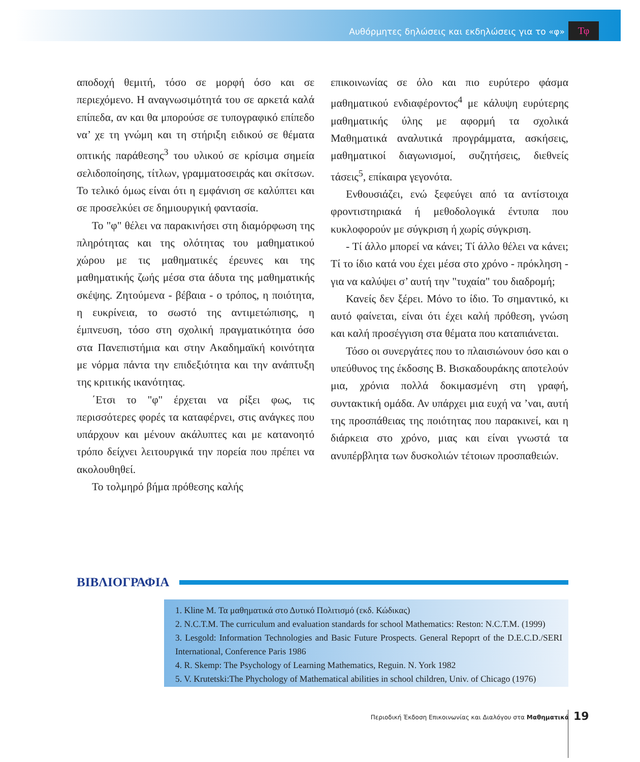Αυθόρμητες δηλώσεις και εκδηλώσεις για το «φ»
Τφ
αποδοχή θεμιτή, τόσο σε μορφή όσο και σε περιεχόμενο. Η αναγνωσιμότητά του σε αρκετά καλά επίπεδα, αν και θα μπορούσε σε τυπογραφικό επίπεδο να’ χε τη γνώμη και τη στήριξη ειδικού σε θέματα οπτικής παράθεσης<sup>3</sup> του υλικού σε κρίσιμα σημεία σελιδοποίησης, τίτλων, γραμματοσειράς και σκίτσων. Το τελικό όμως είναι ότι η εμφάνιση σε καλύπτει και σε προσελκύει σε δημιουργική φαντασία.
Το "φ" θέλει να παρακινήσει στη διαμόρφωση της πληρότητας και της ολότητας του μαθηματικού χώρου με τις μαθηματικές έρευνες και της μαθηματικής ζωής μέσα στα άδυτα της μαθηματικής σκέψης. Ζητούμενα - βέβαια - ο τρόπος, η ποιότητα, η ευκρίνεια, το σωστό της αντιμετώπισης, η έμπνευση, τόσο στη σχολική πραγματικότητα όσο στα Πανεπιστήμια και στην Ακαδημαϊκή κοινότητα με νόρμα πάντα την επιδεξιότητα και την ανάπτυξη της κριτικής ικανότητας.
΄Ετσι το "φ" έρχεται να ρίξει φως, τις περισσότερες φορές τα καταφέρνει, στις ανάγκες που υπάρχουν και μένουν ακάλυπτες και με κατανοητό τρόπο δείχνει λειτουργικά την πορεία που πρέπει να ακολουθηθεί.
Το τολμηρό βήμα πρόθεσης καλής
επικοινωνίας σε όλο και πιο ευρύτερο φάσμα μαθηματικού ενδιαφέροντος<sup>4</sup> με κάλυψη ευρύτερης μαθηματικής ύλης με αφορμή τα σχολικά Μαθηματικά αναλυτικά προγράμματα, ασκήσεις, μαθηματικοί διαγωνισμοί, συζητήσεις, διεθνείς τάσεις<sup>5</sup>, επίκαιρα γεγονότα.
Ενθουσιάζει, ενώ ξεφεύγει από τα αντίστοιχα φροντιστηριακά ή μεθοδολογικά έντυπα που κυκλοφορούν με σύγκριση ή χωρίς σύγκριση.
- Τί άλλο μπορεί να κάνει; Τί άλλο θέλει να κάνει; Τί το ίδιο κατά νου έχει μέσα στο χρόνο - πρόκληση - για να καλύψει σ’ αυτή την "τυχαία" του διαδρομή;
Κανείς δεν ξέρει. Μόνο το ίδιο. Το σημαντικό, κι αυτό φαίνεται, είναι ότι έχει καλή πρόθεση, γνώση και καλή προσέγγιση στα θέματα που καταπιάνεται.
Τόσο οι συνεργάτες που το πλαισιώνουν όσο και ο υπεύθυνος της έκδοσης Β. Βισκαδουράκης αποτελούν μια, χρόνια πολλά δοκιμασμένη στη γραφή, συντακτική ομάδα. Αν υπάρχει μια ευχή να ’ναι, αυτή της προσπάθειας της ποιότητας που παρακινεί, και η διάρκεια στο χρόνο, μιας και είναι γνωστά τα ανυπέρβλητα των δυσκολιών τέτοιων προσπαθειών.
ΒΙΒΛΙΟΓΡΑΦΙΑ
1. Kline M. Τα μαθηματικά στο Δυτικό Πολιτισμό (εκδ. Κώδικας)
2. N.C.T.M. The curriculum and evaluation standards for school Mathematics: Reston: N.C.T.M. (1999)
3. Lesgold: Information Technologies and Basic Future Prospects. General Repoprt of the D.E.C.D./SERI International, Conference Paris 1986
4. R. Skemp: The Psychology of Learning Mathematics, Reguin. N. York 1982
5. V. Krutetski:The Phychology of Mathematical abilities in school children, Univ. of Chicago (1976)
Περιοδική Έκδοση Επικοινωνίας και Διαλόγου στα Μαθηματικά 19